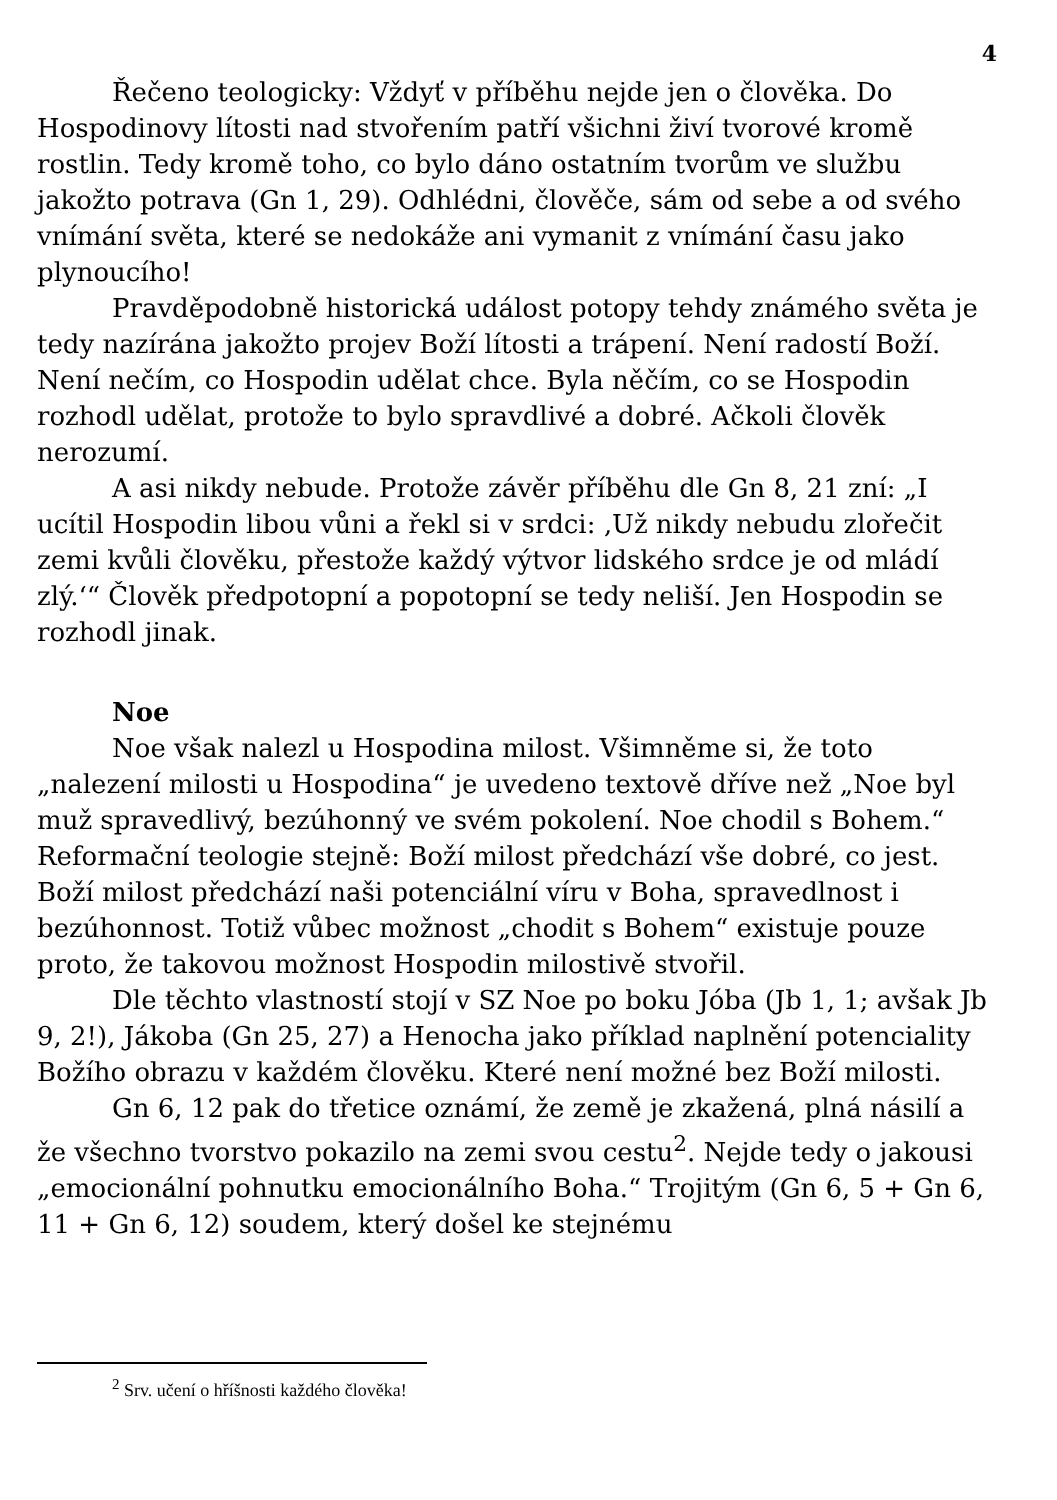4
Řečeno teologicky: Vždyť v příběhu nejde jen o člověka. Do Hospodinovy lítosti nad stvořením patří všichni živí tvorové kromě rostlin. Tedy kromě toho, co bylo dáno ostatním tvorům ve službu jakožto potrava (Gn 1, 29). Odhlédni, člověče, sám od sebe a od svého vnímání světa, které se nedokáže ani vymanit z vnímání času jako plynoucího!
Pravděpodobně historická událost potopy tehdy známého světa je tedy nazírána jakožto projev Boží lítosti a trápení. Není radostí Boží. Není nečím, co Hospodin udělat chce. Byla něčím, co se Hospodin rozhodl udělat, protože to bylo spravdlivé a dobré. Ačkoli člověk nerozumí.
A asi nikdy nebude. Protože závěr příběhu dle Gn 8, 21 zní: „I ucítil Hospodin libou vůni a řekl si v srdci: ‚Už nikdy nebudu zlořečit zemi kvůli člověku, přestože každý výtvor lidského srdce je od mládí zlý.‘“ Člověk předpotopní a popotopní se tedy neliší. Jen Hospodin se rozhodl jinak.
Noe
Noe však nalezl u Hospodina milost. Všimněme si, že toto „nalezení milosti u Hospodina“ je uvedeno textově dříve než „Noe byl muž spravedlivý, bezúhonný ve svém pokolení. Noe chodil s Bohem.“ Reformační teologie stejně: Boží milost předchází vše dobré, co jest. Boží milost předchází naši potenciální víru v Boha, spravedlnost i bezúhonnost. Totiž vůbec možnost „chodit s Bohem“ existuje pouze proto, že takovou možnost Hospodin milostivě stvořil.
Dle těchto vlastností stojí v SZ Noe po boku Jóba (Jb 1, 1; avšak Jb 9, 2!), Jákoba (Gn 25, 27) a Henocha jako příklad naplnění potenciality Božího obrazu v každém člověku. Které není možné bez Boží milosti.
Gn 6, 12 pak do třetice oznámí, že země je zkažená, plná násilí a že všechno tvorstvo pokazilo na zemi svou cestu<sup>2</sup>. Nejde tedy o jakousi „emocionální pohnutku emocionálního Boha.“ Trojitým (Gn 6, 5 + Gn 6, 11 + Gn 6, 12) soudem, který došel ke stejnému
<sup>2</sup> Srv. učení o hříšnosti každého člověka!